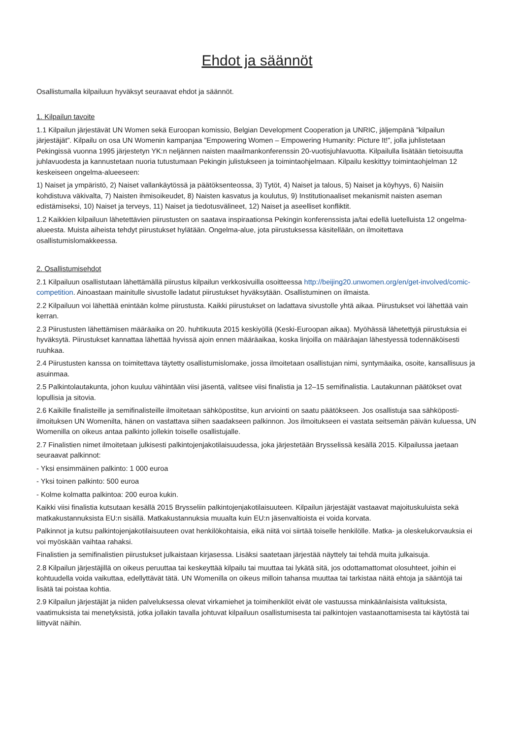Ehdot ja säännöt
Osallistumalla kilpailuun hyväksyt seuraavat ehdot ja säännöt.
1. Kilpailun tavoite
1.1 Kilpailun järjestävät UN Women sekä Euroopan komissio, Belgian Development Cooperation ja UNRIC, jäljempänä ”kilpailun järjestäjät”. Kilpailu on osa UN Womenin kampanjaa ”Empowering Women – Empowering Humanity: Picture It!”, jolla juhlistetaan Pekingissä vuonna 1995 järjestetyn YK:n neljännen naisten maailmankonferenssin 20-vuotisjuhlavuotta. Kilpailulla lisätään tietoisuutta juhlavuodesta ja kannustetaan nuoria tutustumaan Pekingin julistukseen ja toimintaohjelmaan. Kilpailu keskittyy toimintaohjelman 12 keskeiseen ongelma-alueeseen:
1) Naiset ja ympäristö, 2) Naiset vallankäytössä ja päätöksenteossa, 3) Tytöt, 4) Naiset ja talous, 5) Naiset ja köyhyys, 6) Naisiin kohdistuva väkivalta, 7) Naisten ihmisoikeudet, 8) Naisten kasvatus ja koulutus, 9) Institutionaaliset mekanismit naisten aseman edistämiseksi, 10) Naiset ja terveys, 11) Naiset ja tiedotusvälineet, 12) Naiset ja aseelliset konfliktit.
1.2 Kaikkien kilpailuun lähetettävien piirustusten on saatava inspiraationsa Pekingin konferenssista ja/tai edellä luetelluista 12 ongelma-alueesta. Muista aiheista tehdyt piirustukset hylätään. Ongelma-alue, jota piirustuksessa käsitellään, on ilmoitettava osallistumislomakkeessa.
2. Osallistumisehdot
2.1 Kilpailuun osallistutaan lähettämällä piirustus kilpailun verkkosivuilla osoitteessa http://beijing20.unwomen.org/en/get-involved/comic-competition. Ainoastaan mainitulle sivustolle ladatut piirustukset hyväksytään. Osallistuminen on ilmaista.
2.2 Kilpailuun voi lähettää enintään kolme piirustusta. Kaikki piirustukset on ladattava sivustolle yhtä aikaa. Piirustukset voi lähettää vain kerran.
2.3 Piirustusten lähettämisen määräaika on 20. huhtikuuta 2015 keskiyöllä (Keski-Euroopan aikaa). Myöhässä lähetettyjä piirustuksia ei hyväksytä. Piirustukset kannattaa lähettää hyvissä ajoin ennen määräaikaa, koska linjoilla on määräajan lähestyessä todennäköisesti ruuhkaa.
2.4 Piirustusten kanssa on toimitettava täytetty osallistumislomake, jossa ilmoitetaan osallistujan nimi, syntymäaika, osoite, kansallisuus ja asuinmaa.
2.5 Palkintolautakunta, johon kuuluu vähintään viisi jäsentä, valitsee viisi finalistia ja 12–15 semifinalistia. Lautakunnan päätökset ovat lopullisia ja sitovia.
2.6 Kaikille finalisteille ja semifinalisteille ilmoitetaan sähköpostitse, kun arviointi on saatu päätökseen. Jos osallistuja saa sähköposti-ilmoituksen UN Womenilta, hänen on vastattava siihen saadakseen palkinnon. Jos ilmoitukseen ei vastata seitsemän päivän kuluessa, UN Womenilla on oikeus antaa palkinto jollekin toiselle osallistujalle.
2.7 Finalistien nimet ilmoitetaan julkisesti palkintojenjakotilaisuudessa, joka järjestetään Brysselissä kesällä 2015. Kilpailussa jaetaan seuraavat palkinnot:
- Yksi ensimmäinen palkinto: 1 000 euroa
- Yksi toinen palkinto: 500 euroa
- Kolme kolmatta palkintoa: 200 euroa kukin.
Kaikki viisi finalistia kutsutaan kesällä 2015 Brysseliin palkintojenjakotilaisuuteen. Kilpailun järjestäjät vastaavat majoituskuluista sekä matkakustannuksista EU:n sisällä. Matkakustannuksia muualta kuin EU:n jäsenvaltioista ei voida korvata.
Palkinnot ja kutsu palkintojenjakotilaisuuteen ovat henkilökohtaisia, eikä niitä voi siirtää toiselle henkilölle. Matka- ja oleskelukorvauksia ei voi myöskään vaihtaa rahaksi.
Finalistien ja semifinalistien piirustukset julkaistaan kirjasessa. Lisäksi saatetaan järjestää näyttely tai tehdä muita julkaisuja.
2.8 Kilpailun järjestäjillä on oikeus peruuttaa tai keskeyttää kilpailu tai muuttaa tai lykätä sitä, jos odottamattomat olosuhteet, joihin ei kohtuudella voida vaikuttaa, edellyttävät tätä. UN Womenilla on oikeus milloin tahansa muuttaa tai tarkistaa näitä ehtoja ja sääntöjä tai lisätä tai poistaa kohtia.
2.9 Kilpailun järjestäjät ja niiden palveluksessa olevat virkamiehet ja toimihenkilöt eivät ole vastuussa minkäänlaisista valituksista, vaatimuksista tai menetyksistä, jotka jollakin tavalla johtuvat kilpailuun osallistumisesta tai palkintojen vastaanottamisesta tai käytöstä tai liittyvät näihin.